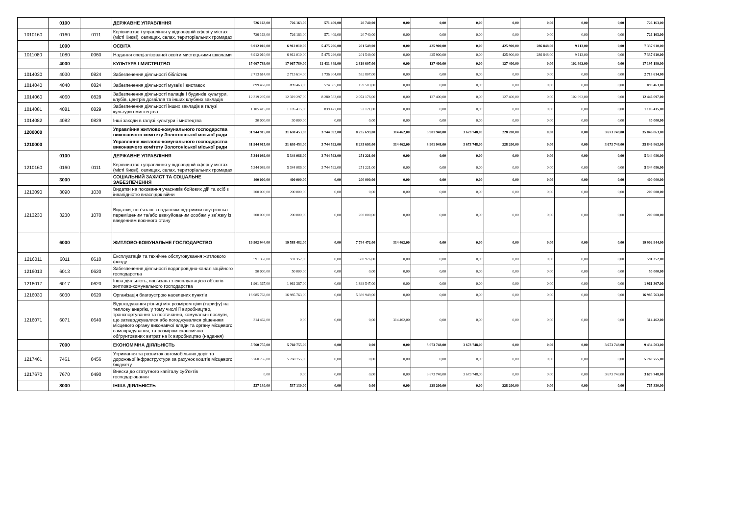| | 0100 | | ДЕРЖАВНЕ УПРАВЛІННЯ | 726 163,00 | 726 163,00 | 571 409,00 | 20 740,00 | 0,00 | 0,00 | 0,00 | 0,00 | 0,00 | 0,00 | 0,00 | 726 163,00 |
| 1010160 | 0160 | 0111 | Керівництво і управління у відповідній сфері у містах (місті Києві), селищах, селах, територіальних громадах | 726 163,00 | 726 163,00 | 571 409,00 | 20 740,00 | 0,00 | 0,00 | 0,00 | 0,00 | 0,00 | 0,00 | 0,00 | 726 163,00 |
| | 1000 | | ОСВІТА | 6 912 010,00 | 6 912 010,00 | 5 475 296,00 | 201 549,00 | 0,00 | 425 900,00 | 0,00 | 425 900,00 | 286 848,00 | 9 113,00 | 0,00 | 7 337 910,00 |
| 1011080 | 1080 | 0960 | Надання спеціалізованої освіти мистецькими школами | 6 912 010,00 | 6 912 010,00 | 5 475 296,00 | 201 549,00 | 0,00 | 425 900,00 | 0,00 | 425 900,00 | 286 848,00 | 9 113,00 | 0,00 | 7 337 910,00 |
| | 4000 | | КУЛЬТУРА І МИСТЕЦТВО | 17 067 789,00 | 17 067 789,00 | 11 431 849,00 | 2 819 607,00 | 0,00 | 127 400,00 | 0,00 | 127 400,00 | 0,00 | 102 992,00 | 0,00 | 17 195 189,00 |
| 1014030 | 4030 | 0824 | Забезпечення діяльності бібліотек | 2 713 614,00 | 2 713 614,00 | 1 736 904,00 | 532 807,00 | 0,00 | 0,00 | 0,00 | 0,00 | 0,00 | 0,00 | 0,00 | 2 713 614,00 |
| 1014040 | 4040 | 0824 | Забезпечення діяльності музеїв і виставок | 899 463,00 | 899 463,00 | 574 885,00 | 159 503,00 | 0,00 | 0,00 | 0,00 | 0,00 | 0,00 | 0,00 | 0,00 | 899 463,00 |
| 1014060 | 4060 | 0828 | Забезпечення діяльності палаців і будинків культури, клубів, центрів дозвілля та інших клубних закладів | 12 319 297,00 | 12 319 297,00 | 8 280 583,00 | 2 074 176,00 | 0,00 | 127 400,00 | 0,00 | 127 400,00 | 0,00 | 102 992,00 | 0,00 | 12 446 697,00 |
| 1014081 | 4081 | 0829 | Забезпечення діяльності інших закладів в галузі культури і мистецтва | 1 105 415,00 | 1 105 415,00 | 839 477,00 | 53 121,00 | 0,00 | 0,00 | 0,00 | 0,00 | 0,00 | 0,00 | 0,00 | 1 105 415,00 |
| 1014082 | 4082 | 0829 | Інші заходи в галузі культури і мистецтва | 30 000,00 | 30 000,00 | 0,00 | 0,00 | 0,00 | 0,00 | 0,00 | 0,00 | 0,00 | 0,00 | 0,00 | 30 000,00 |
| 1200000 | | | Управління житлово-комунального господарства виконавчого комітету Золотоніської міської ради | 31 944 915,00 | 31 630 453,00 | 3 744 592,00 | 8 235 693,00 | 314 462,00 | 3 901 948,00 | 3 673 748,00 | 228 200,00 | 0,00 | 0,00 | 3 673 748,00 | 35 846 863,00 |
| 1210000 | | | Управління житлово-комунального господарства виконавчого комітету Золотоніської міської ради | 31 944 915,00 | 31 630 453,00 | 3 744 592,00 | 8 235 693,00 | 314 462,00 | 3 901 948,00 | 3 673 748,00 | 228 200,00 | 0,00 | 0,00 | 3 673 748,00 | 35 846 863,00 |
| | 0100 | | ДЕРЖАВНЕ УПРАВЛІННЯ | 5 344 086,00 | 5 344 086,00 | 3 744 592,00 | 251 221,00 | 0,00 | 0,00 | 0,00 | 0,00 | 0,00 | 0,00 | 0,00 | 5 344 086,00 |
| 1210160 | 0160 | 0111 | Керівництво і управління у відповідній сфері у містах (місті Києві), селищах, селах, територіальних громадах | 5 344 086,00 | 5 344 086,00 | 3 744 592,00 | 251 221,00 | 0,00 | 0,00 | 0,00 | 0,00 | 0,00 | 0,00 | 0,00 | 5 344 086,00 |
| | 3000 | | СОЦІАЛЬНИЙ ЗАХИСТ ТА СОЦІАЛЬНЕ ЗАБЕЗПЕЧЕННЯ | 400 000,00 | 400 000,00 | 0,00 | 200 000,00 | 0,00 | 0,00 | 0,00 | 0,00 | 0,00 | 0,00 | 0,00 | 400 000,00 |
| 1213090 | 3090 | 1030 | Видатки на поховання учасників бойових дій та осіб з інвалідністю внаслідок війни | 200 000,00 | 200 000,00 | 0,00 | 0,00 | 0,00 | 0,00 | 0,00 | 0,00 | 0,00 | 0,00 | 0,00 | 200 000,00 |
| 1213230 | 3230 | 1070 | Видатки, пов`язані з наданням підтримки внутрішньо переміщеним та/або евакуйованим особам у зв`язку із введенням воєнного стану | 200 000,00 | 200 000,00 | 0,00 | 200 000,00 | 0,00 | 0,00 | 0,00 | 0,00 | 0,00 | 0,00 | 0,00 | 200 000,00 |
| | 6000 | | ЖИТЛОВО-КОМУНАЛЬНЕ ГОСПОДАРСТВО | 19 902 944,00 | 19 588 482,00 | 0,00 | 7 784 472,00 | 314 462,00 | 0,00 | 0,00 | 0,00 | 0,00 | 0,00 | 0,00 | 19 902 944,00 |
| 1216011 | 6011 | 0610 | Експлуатація та технічне обслуговування житлового фонду | 591 352,00 | 591 352,00 | 0,00 | 500 976,00 | 0,00 | 0,00 | 0,00 | 0,00 | 0,00 | 0,00 | 0,00 | 591 352,00 |
| 1216013 | 6013 | 0620 | Забезпечення діяльності водопровідно-каналізаційного господарства | 50 000,00 | 50 000,00 | 0,00 | 0,00 | 0,00 | 0,00 | 0,00 | 0,00 | 0,00 | 0,00 | 0,00 | 50 000,00 |
| 1216017 | 6017 | 0620 | Інша діяльність, пов'язана з експлуатацією об'єктів житлово-комунального господарства | 1 961 367,00 | 1 961 367,00 | 0,00 | 1 893 547,00 | 0,00 | 0,00 | 0,00 | 0,00 | 0,00 | 0,00 | 0,00 | 1 961 367,00 |
| 1216030 | 6030 | 0620 | Організація благоустрою населених пунктів | 16 985 763,00 | 16 985 763,00 | 0,00 | 5 389 949,00 | 0,00 | 0,00 | 0,00 | 0,00 | 0,00 | 0,00 | 0,00 | 16 985 763,00 |
| 1216071 | 6071 | 0640 | Відшкодування різниці між розміром ціни (тарифу) на теплову енергію, у тому числі її виробництво, транспортування та постачання, комунальні послуги, що затверджувалися або погоджувалися рішенням місцевого органу виконавчої влади та органу місцевого самоврядування, та розміром економічно обґрунтованих витрат на їх виробництво (надання) | 314 462,00 | 0,00 | 0,00 | 0,00 | 314 462,00 | 0,00 | 0,00 | 0,00 | 0,00 | 0,00 | 0,00 | 314 462,00 |
| | 7000 | | ЕКОНОМІЧНА ДІЯЛЬНІСТЬ | 5 760 755,00 | 5 760 755,00 | 0,00 | 0,00 | 0,00 | 3 673 748,00 | 3 673 748,00 | 0,00 | 0,00 | 0,00 | 3 673 748,00 | 9 434 503,00 |
| 1217461 | 7461 | 0456 | Утримання та розвиток автомобільних доріг та дорожньої інфраструктури за рахунок коштів місцевого бюджету | 5 760 755,00 | 5 760 755,00 | 0,00 | 0,00 | 0,00 | 0,00 | 0,00 | 0,00 | 0,00 | 0,00 | 0,00 | 5 760 755,00 |
| 1217670 | 7670 | 0490 | Внески до статутного капіталу суб'єктів господарювання | 0,00 | 0,00 | 0,00 | 0,00 | 0,00 | 3 673 748,00 | 3 673 748,00 | 0,00 | 0,00 | 0,00 | 3 673 748,00 | 3 673 748,00 |
| | 8000 | | ІНША ДІЯЛЬНІСТЬ | 537 130,00 | 537 130,00 | 0,00 | 0,00 | 0,00 | 228 200,00 | 0,00 | 228 200,00 | 0,00 | 0,00 | 0,00 | 765 330,00 |